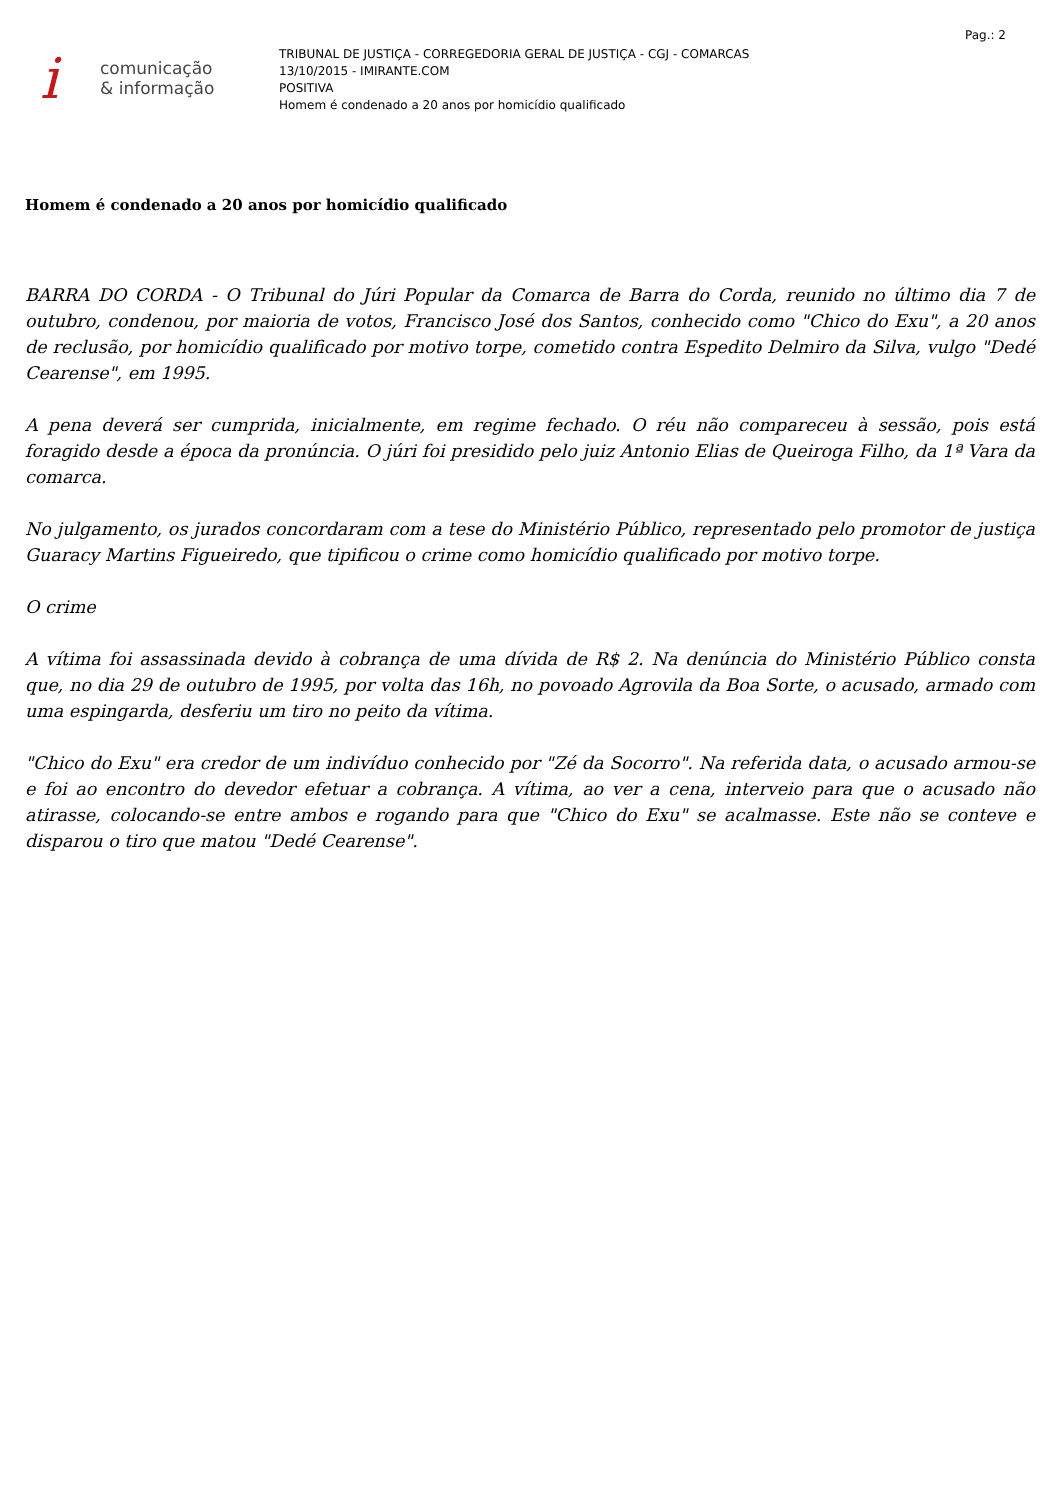Pag.: 2
i
comunicação
& informação
TRIBUNAL DE JUSTIÇA - CORREGEDORIA GERAL DE JUSTIÇA - CGJ - COMARCAS
13/10/2015 - IMIRANTE.COM
POSITIVA
Homem é condenado a 20 anos por homicídio qualificado
Homem é condenado a 20 anos por homicídio qualificado
BARRA DO CORDA - O Tribunal do Júri Popular da Comarca de Barra do Corda, reunido no último dia 7 de outubro, condenou, por maioria de votos, Francisco José dos Santos, conhecido como "Chico do Exu", a 20 anos de reclusão, por homicídio qualificado por motivo torpe, cometido contra Espedito Delmiro da Silva, vulgo "Dedé Cearense", em 1995.
A pena deverá ser cumprida, inicialmente, em regime fechado. O réu não compareceu à sessão, pois está foragido desde a época da pronúncia. O júri foi presidido pelo juiz Antonio Elias de Queiroga Filho, da 1ª Vara da comarca.
No julgamento, os jurados concordaram com a tese do Ministério Público, representado pelo promotor de justiça Guaracy Martins Figueiredo, que tipificou o crime como homicídio qualificado por motivo torpe.
O crime
A vítima foi assassinada devido à cobrança de uma dívida de R$ 2. Na denúncia do Ministério Público consta que, no dia 29 de outubro de 1995, por volta das 16h, no povoado Agrovila da Boa Sorte, o acusado, armado com uma espingarda, desferiu um tiro no peito da vítima.
"Chico do Exu" era credor de um indivíduo conhecido por "Zé da Socorro". Na referida data, o acusado armou-se e foi ao encontro do devedor efetuar a cobrança. A vítima, ao ver a cena, interveio para que o acusado não atirasse, colocando-se entre ambos e rogando para que "Chico do Exu" se acalmasse. Este não se conteve e disparou o tiro que matou "Dedé Cearense".